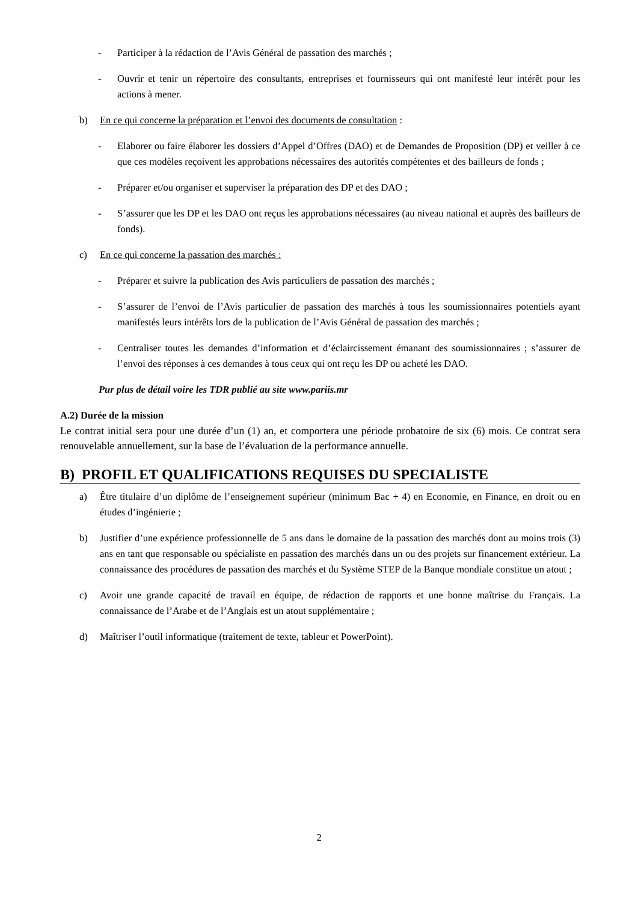- Participer à la rédaction de l’Avis Général de passation des marchés ;
- Ouvrir et tenir un répertoire des consultants, entreprises et fournisseurs qui ont manifesté leur intérêt pour les actions à mener.
b) En ce qui concerne la préparation et l’envoi des documents de consultation :
- Elaborer ou faire élaborer les dossiers d’Appel d’Offres (DAO) et de Demandes de Proposition (DP) et veiller à ce que ces modèles reçoivent les approbations nécessaires des autorités compétentes et des bailleurs de fonds ;
- Préparer et/ou organiser et superviser la préparation des DP et des DAO ;
- S’assurer que les DP et les DAO ont reçus les approbations nécessaires (au niveau national et auprès des bailleurs de fonds).
c) En ce qui concerne la passation des marchés :
- Préparer et suivre la publication des Avis particuliers de passation des marchés ;
- S’assurer de l’envoi de l’Avis particulier de passation des marchés à tous les soumissionnaires potentiels ayant manifestés leurs intérêts lors de la publication de l’Avis Général de passation des marchés ;
- Centraliser toutes les demandes d’information et d’éclaircissement émanant des soumissionnaires ; s’assurer de l’envoi des réponses à ces demandes à tous ceux qui ont reçu les DP ou acheté les DAO.
Pur plus de détail voire les TDR publié au site www.pariis.mr
A.2) Durée de la mission
Le contrat initial sera pour une durée d’un (1) an, et comportera une période probatoire de six (6) mois. Ce contrat sera renouvelable annuellement, sur la base de l’évaluation de la performance annuelle.
B) PROFIL ET QUALIFICATIONS REQUISES DU SPECIALISTE
a) Être titulaire d’un diplôme de l’enseignement supérieur (minimum Bac + 4) en Economie, en Finance, en droit ou en études d’ingénierie ;
b) Justifier d’une expérience professionnelle de 5 ans dans le domaine de la passation des marchés dont au moins trois (3) ans en tant que responsable ou spécialiste en passation des marchés dans un ou des projets sur financement extérieur. La connaissance des procédures de passation des marchés et du Système STEP de la Banque mondiale constitue un atout ;
c) Avoir une grande capacité de travail en équipe, de rédaction de rapports et une bonne maîtrise du Français. La connaissance de l’Arabe et de l’Anglais est un atout supplémentaire ;
d) Maîtriser l’outil informatique (traitement de texte, tableur et PowerPoint).
2